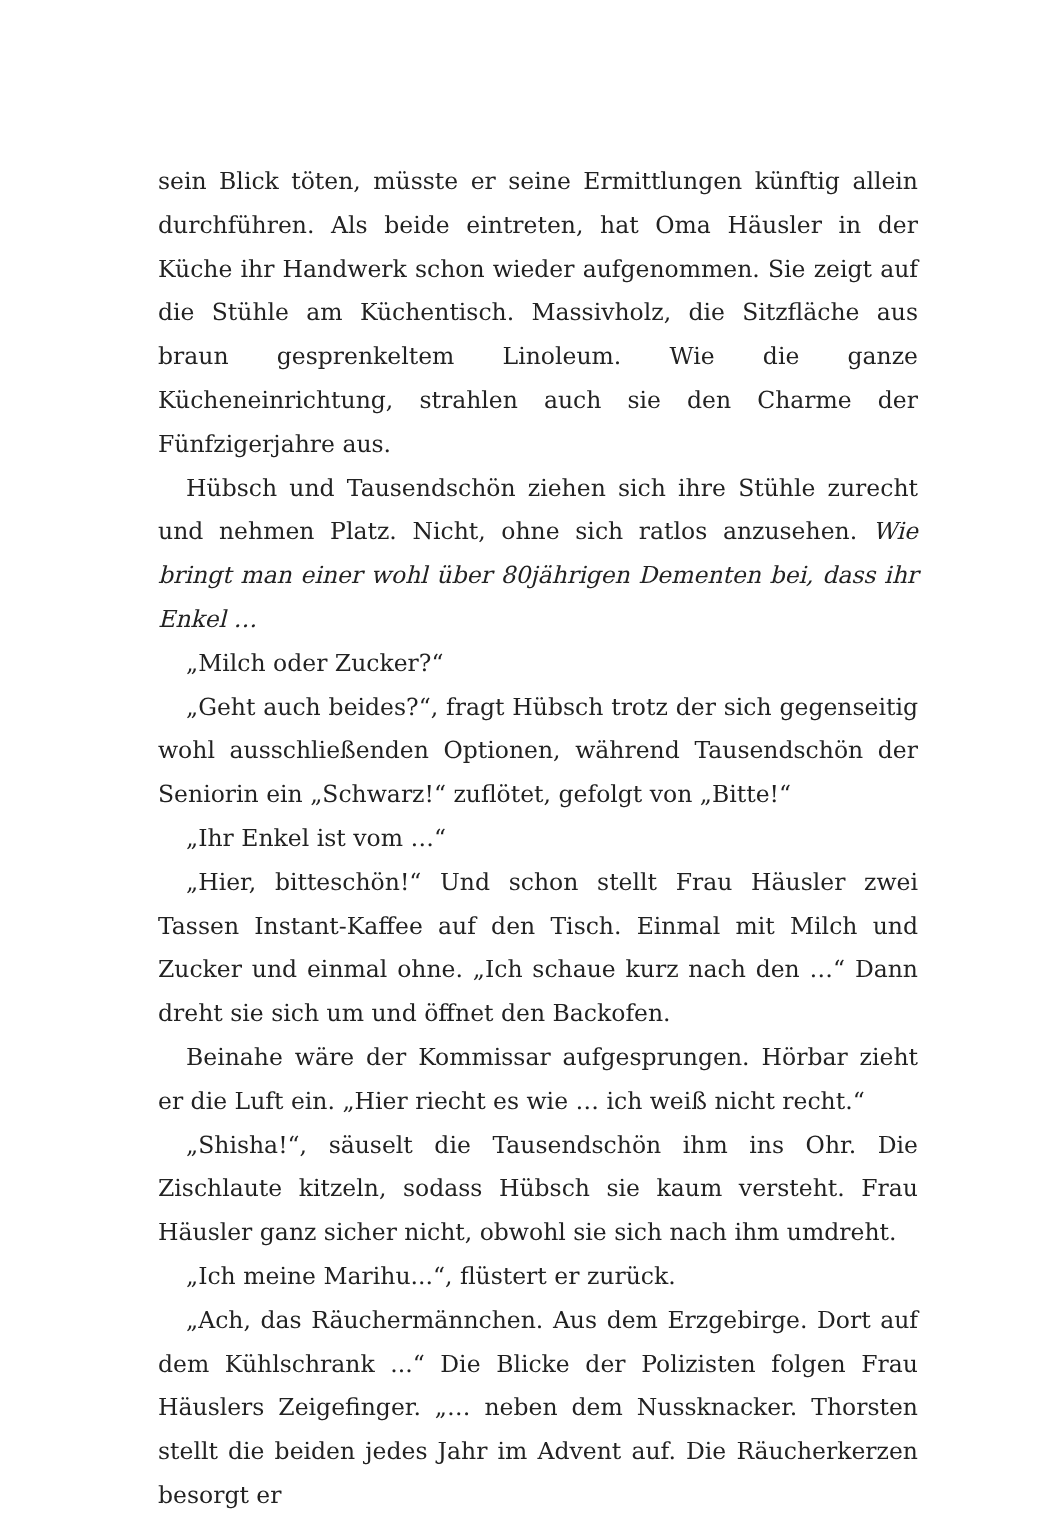sein Blick töten, müsste er seine Ermittlungen künftig allein durchführen. Als beide eintreten, hat Oma Häusler in der Küche ihr Handwerk schon wieder aufgenommen. Sie zeigt auf die Stühle am Küchentisch. Massivholz, die Sitzfläche aus braun gesprenkeltem Linoleum. Wie die ganze Kücheneinrichtung, strahlen auch sie den Charme der Fünfzigerjahre aus.
Hübsch und Tausendschön ziehen sich ihre Stühle zurecht und nehmen Platz. Nicht, ohne sich ratlos anzusehen. Wie bringt man einer wohl über 80jährigen Dementen bei, dass ihr Enkel …
„Milch oder Zucker?“
„Geht auch beides?“, fragt Hübsch trotz der sich gegenseitig wohl ausschließenden Optionen, während Tausendschön der Seniorin ein „Schwarz!“ zuflötet, gefolgt von „Bitte!“
„Ihr Enkel ist vom …“
„Hier, bitteschön!“ Und schon stellt Frau Häusler zwei Tassen Instant-Kaffee auf den Tisch. Einmal mit Milch und Zucker und einmal ohne. „Ich schaue kurz nach den …“ Dann dreht sie sich um und öffnet den Backofen.
Beinahe wäre der Kommissar aufgesprungen. Hörbar zieht er die Luft ein. „Hier riecht es wie … ich weiß nicht recht.“
„Shisha!“, säuselt die Tausendschön ihm ins Ohr. Die Zischlaute kitzeln, sodass Hübsch sie kaum versteht. Frau Häusler ganz sicher nicht, obwohl sie sich nach ihm umdreht.
„Ich meine Marihu...“, flüstert er zurück.
„Ach, das Räuchermännchen. Aus dem Erzgebirge. Dort auf dem Kühlschrank ...“ Die Blicke der Polizisten folgen Frau Häuslers Zeigefinger. „… neben dem Nussknacker. Thorsten stellt die beiden jedes Jahr im Advent auf. Die Räucherkerzen besorgt er